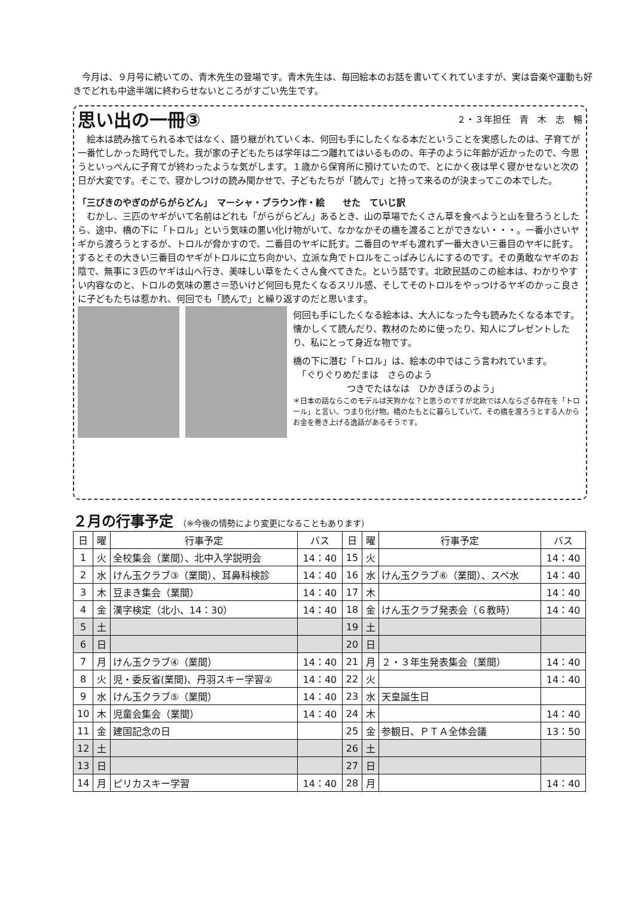今月は、９月号に続いての、青木先生の登場です。青木先生は、毎回絵本のお話を書いてくれていますが、実は音楽や運動も好きでどれも中途半端に終わらせないところがすごい先生です。
思い出の一冊③
２・３年担任　青　木　志　暢
　絵本は読み捨てられる本ではなく、語り継がれていく本、何回も手にしたくなる本だということを実感したのは、子育てが一番忙しかった時代でした。我が家の子どもたちは学年は二つ離れてはいるものの、年子のように年齢が近かったので、今思うといっぺんに子育てが終わったような気がします。１歳から保育所に預けていたので、とにかく夜は早く寝かせないと次の日が大変です。そこで、寝かしつけの読み聞かせで、子どもたちが「読んで」と持って来るのが決まってこの本でした。
「三びきのやぎのがらがらどん」　マーシャ・ブラウン作・絵　　せた　ていじ訳
　むかし、三匹のヤギがいて名前はどれも「がらがらどん」あるとき、山の草場でたくさん草を食べようと山を登ろうとしたら、途中、橋の下に「トロル」という気味の悪い化け物がいて、なかなかその橋を渡ることができない・・・。一番小さいヤギから渡ろうとするが、トロルが脅かすので、二番目のヤギに託す。二番目のヤギも渡れず一番大きい三番目のヤギに託す。するとその大きい三番目のヤギがトロルに立ち向かい、立派な角でトロルをこっぱみじんにするのです。その勇敢なヤギのお陰で、無事に３匹のヤギは山へ行き、美味しい草をたくさん食べてきた。という話です。北欧民話のこの絵本は、わかりやすい内容なのと、トロルの気味の悪さ＝恐いけど何回も見たくなるスリル感、そしてそのトロルをやっつけるヤギのかっこ良さに子どもたちは惹かれ、何回でも「読んで」と繰り返すのだと思います。
何回も手にしたくなる絵本は、大人になった今も読みたくなる本です。懐かしくて読んだり、教材のために使ったり、知人にプレゼントしたり、私にとって身近な物です。
橋の下に潜む「トロル」は、絵本の中ではこう言われています。
　「ぐりぐりめだまは　さらのよう
　　　　　　つきでたはなは　ひかきぼうのよう」
＊日本の話ならこのモデルは天狗かな？と思うのですが北欧では人ならざる存在を「トロール」と言い、つまり化け物。橋のたもとに暮らしていて、その橋を渡ろうとする人からお金を巻き上げる逸話があるそうです。
２月の行事予定 （※今後の情勢により変更になることもあります）
| 日 | 曜 | 行事予定 | バス | 日 | 曜 | 行事予定 | バス |
| --- | --- | --- | --- | --- | --- | --- | --- |
| 1 | 火 | 全校集会（業間）、北中入学説明会 | 14：40 | 15 | 火 | | 14：40 |
| 2 | 水 | けん玉クラブ③（業間）、耳鼻科検診 | 14：40 | 16 | 水 | けん玉クラブ⑥（業間）、スペ水 | 14：40 |
| 3 | 木 | 豆まき集会（業間） | 14：40 | 17 | 木 | | 14：40 |
| 4 | 金 | 漢字検定（北小、14：30） | 14：40 | 18 | 金 | けん玉クラブ発表会（６教時） | 14：40 |
| 5 | 土 | | | 19 | 土 | | |
| 6 | 日 | | | 20 | 日 | | |
| 7 | 月 | けん玉クラブ④（業間） | 14：40 | 21 | 月 | ２・３年生発表集会（業間） | 14：40 |
| 8 | 火 | 児・委反省(業間)、丹羽スキー学習② | 14：40 | 22 | 火 | | 14：40 |
| 9 | 水 | けん玉クラブ⑤（業間） | 14：40 | 23 | 水 | 天皇誕生日 | |
| 10 | 木 | 児童会集会（業間） | 14：40 | 24 | 木 | | 14：40 |
| 11 | 金 | 建国記念の日 | | 25 | 金 | 参観日、ＰＴＡ全体会議 | 13：50 |
| 12 | 土 | | | 26 | 土 | | |
| 13 | 日 | | | 27 | 日 | | |
| 14 | 月 | ピリカスキー学習 | 14：40 | 28 | 月 | | 14：40 |